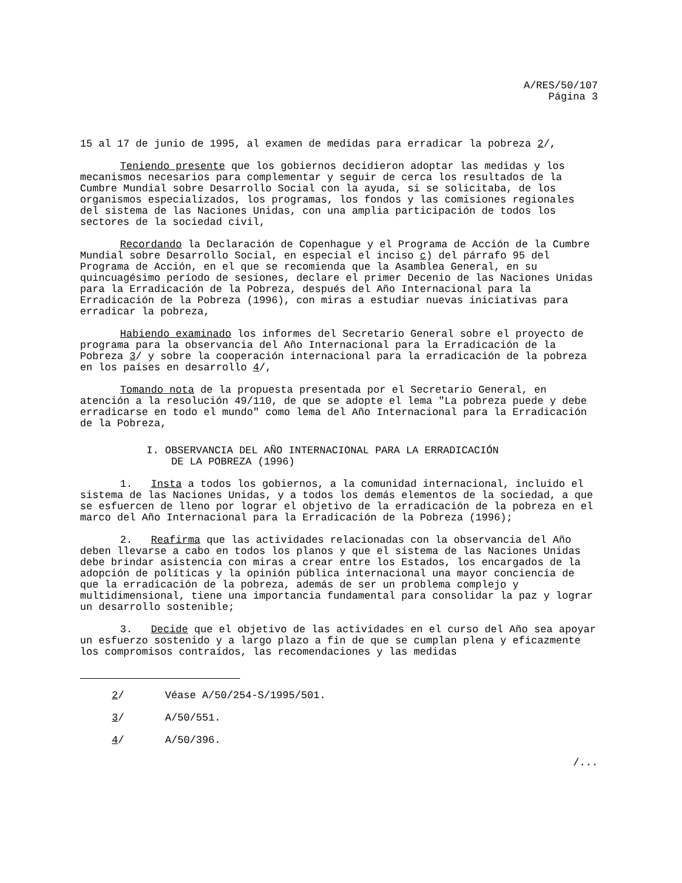A/RES/50/107
Página 3
15 al 17 de junio de 1995, al examen de medidas para erradicar la pobreza 2/,
Teniendo presente que los gobiernos decidieron adoptar las medidas y los mecanismos necesarios para complementar y seguir de cerca los resultados de la Cumbre Mundial sobre Desarrollo Social con la ayuda, si se solicitaba, de los organismos especializados, los programas, los fondos y las comisiones regionales del sistema de las Naciones Unidas, con una amplia participación de todos los sectores de la sociedad civil,
Recordando la Declaración de Copenhague y el Programa de Acción de la Cumbre Mundial sobre Desarrollo Social, en especial el inciso c) del párrafo 95 del Programa de Acción, en el que se recomienda que la Asamblea General, en su quincuagésimo período de sesiones, declare el primer Decenio de las Naciones Unidas para la Erradicación de la Pobreza, después del Año Internacional para la Erradicación de la Pobreza (1996), con miras a estudiar nuevas iniciativas para erradicar la pobreza,
Habiendo examinado los informes del Secretario General sobre el proyecto de programa para la observancia del Año Internacional para la Erradicación de la Pobreza 3/ y sobre la cooperación internacional para la erradicación de la pobreza en los países en desarrollo 4/,
Tomando nota de la propuesta presentada por el Secretario General, en atención a la resolución 49/110, de que se adopte el lema "La pobreza puede y debe erradicarse en todo el mundo" como lema del Año Internacional para la Erradicación de la Pobreza,
I. OBSERVANCIA DEL AÑO INTERNACIONAL PARA LA ERRADICACIÓN
DE LA POBREZA (1996)
1. Insta a todos los gobiernos, a la comunidad internacional, incluido el sistema de las Naciones Unidas, y a todos los demás elementos de la sociedad, a que se esfuercen de lleno por lograr el objetivo de la erradicación de la pobreza en el marco del Año Internacional para la Erradicación de la Pobreza (1996);
2. Reafirma que las actividades relacionadas con la observancia del Año deben llevarse a cabo en todos los planos y que el sistema de las Naciones Unidas debe brindar asistencia con miras a crear entre los Estados, los encargados de la adopción de políticas y la opinión pública internacional una mayor conciencia de que la erradicación de la pobreza, además de ser un problema complejo y multidimensional, tiene una importancia fundamental para consolidar la paz y lograr un desarrollo sostenible;
3. Decide que el objetivo de las actividades en el curso del Año sea apoyar un esfuerzo sostenido y a largo plazo a fin de que se cumplan plena y eficazmente los compromisos contraídos, las recomendaciones y las medidas
2/ Véase A/50/254-S/1995/501.
3/ A/50/551.
4/ A/50/396.
/...